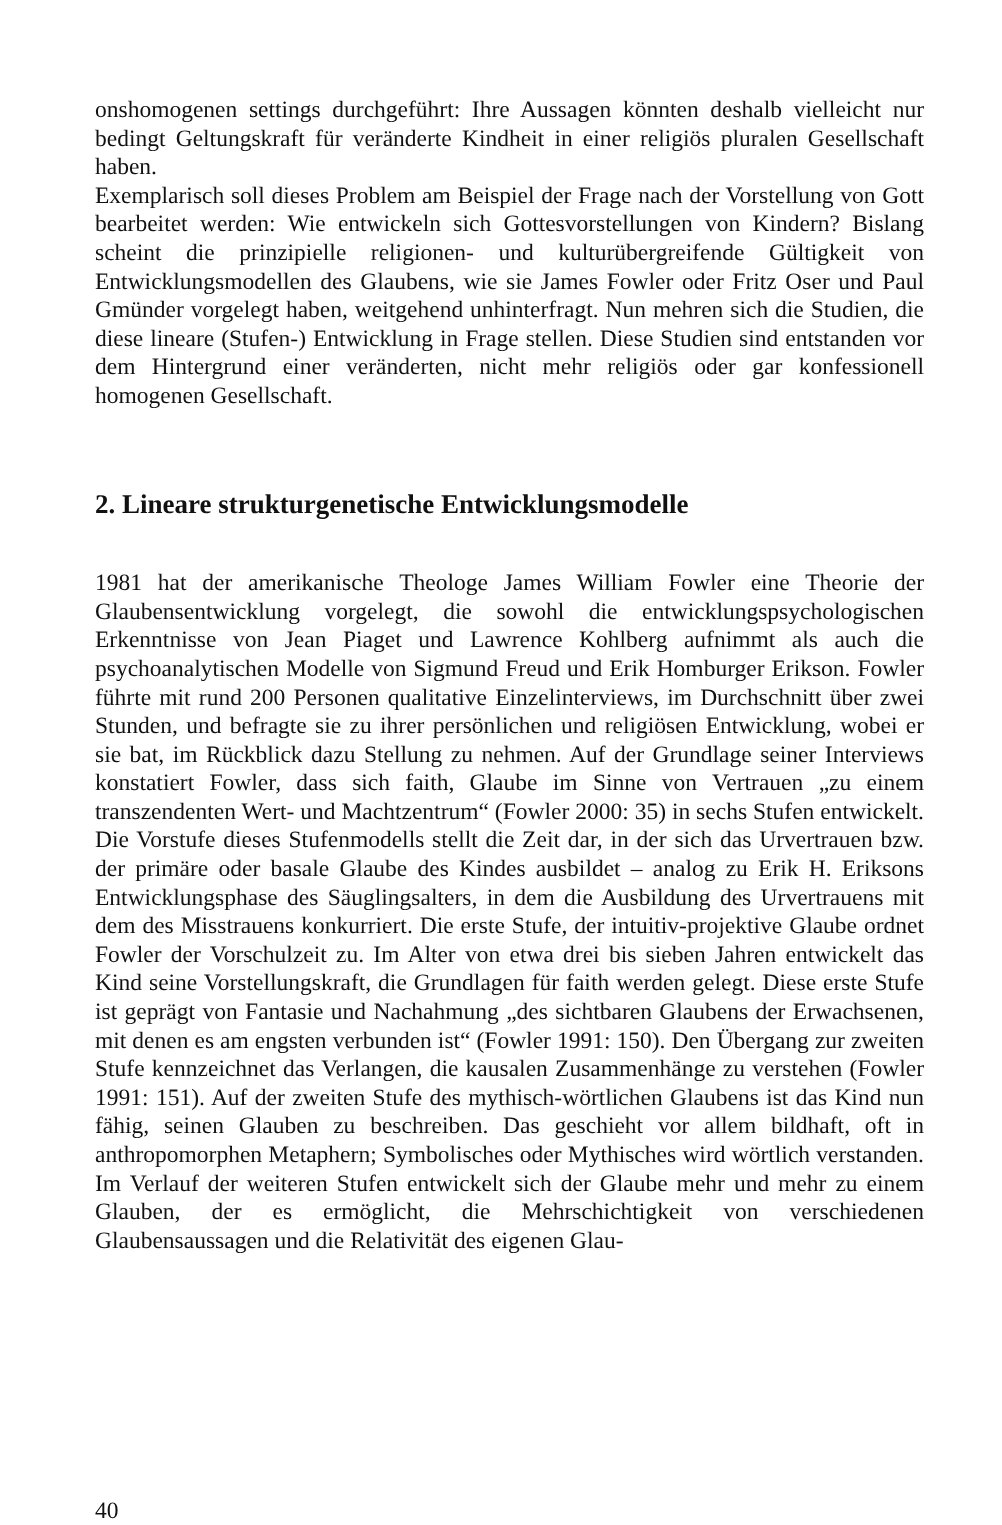onshomogenen settings durchgeführt: Ihre Aussagen könnten deshalb vielleicht nur bedingt Geltungskraft für veränderte Kindheit in einer religiös pluralen Gesellschaft haben.
Exemplarisch soll dieses Problem am Beispiel der Frage nach der Vorstellung von Gott bearbeitet werden: Wie entwickeln sich Gottesvorstellungen von Kindern? Bislang scheint die prinzipielle religionen- und kulturübergreifende Gültigkeit von Entwicklungsmodellen des Glaubens, wie sie James Fowler oder Fritz Oser und Paul Gmünder vorgelegt haben, weitgehend unhinterfragt. Nun mehren sich die Studien, die diese lineare (Stufen-) Entwicklung in Frage stellen. Diese Studien sind entstanden vor dem Hintergrund einer veränderten, nicht mehr religiös oder gar konfessionell homogenen Gesellschaft.
2. Lineare strukturgenetische Entwicklungsmodelle
1981 hat der amerikanische Theologe James William Fowler eine Theorie der Glaubensentwicklung vorgelegt, die sowohl die entwicklungspsychologischen Erkenntnisse von Jean Piaget und Lawrence Kohlberg aufnimmt als auch die psychoanalytischen Modelle von Sigmund Freud und Erik Homburger Erikson. Fowler führte mit rund 200 Personen qualitative Einzelinterviews, im Durchschnitt über zwei Stunden, und befragte sie zu ihrer persönlichen und religiösen Entwicklung, wobei er sie bat, im Rückblick dazu Stellung zu nehmen. Auf der Grundlage seiner Interviews konstatiert Fowler, dass sich faith, Glaube im Sinne von Vertrauen „zu einem transzendenten Wert- und Machtzentrum“ (Fowler 2000: 35) in sechs Stufen entwickelt. Die Vorstufe dieses Stufenmodells stellt die Zeit dar, in der sich das Urvertrauen bzw. der primäre oder basale Glaube des Kindes ausbildet – analog zu Erik H. Eriksons Entwicklungsphase des Säuglingsalters, in dem die Ausbildung des Urvertrauens mit dem des Misstrauens konkurriert. Die erste Stufe, der intuitiv-projektive Glaube ordnet Fowler der Vorschulzeit zu. Im Alter von etwa drei bis sieben Jahren entwickelt das Kind seine Vorstellungskraft, die Grundlagen für faith werden gelegt. Diese erste Stufe ist geprägt von Fantasie und Nachahmung „des sichtbaren Glaubens der Erwachsenen, mit denen es am engsten verbunden ist“ (Fowler 1991: 150). Den Übergang zur zweiten Stufe kennzeichnet das Verlangen, die kausalen Zusammenhänge zu verstehen (Fowler 1991: 151). Auf der zweiten Stufe des mythisch-wörtlichen Glaubens ist das Kind nun fähig, seinen Glauben zu beschreiben. Das geschieht vor allem bildhaft, oft in anthropomorphen Metaphern; Symbolisches oder Mythisches wird wörtlich verstanden. Im Verlauf der weiteren Stufen entwickelt sich der Glaube mehr und mehr zu einem Glauben, der es ermöglicht, die Mehrschichtigkeit von verschiedenen Glaubensaussagen und die Relativität des eigenen Glau-
40